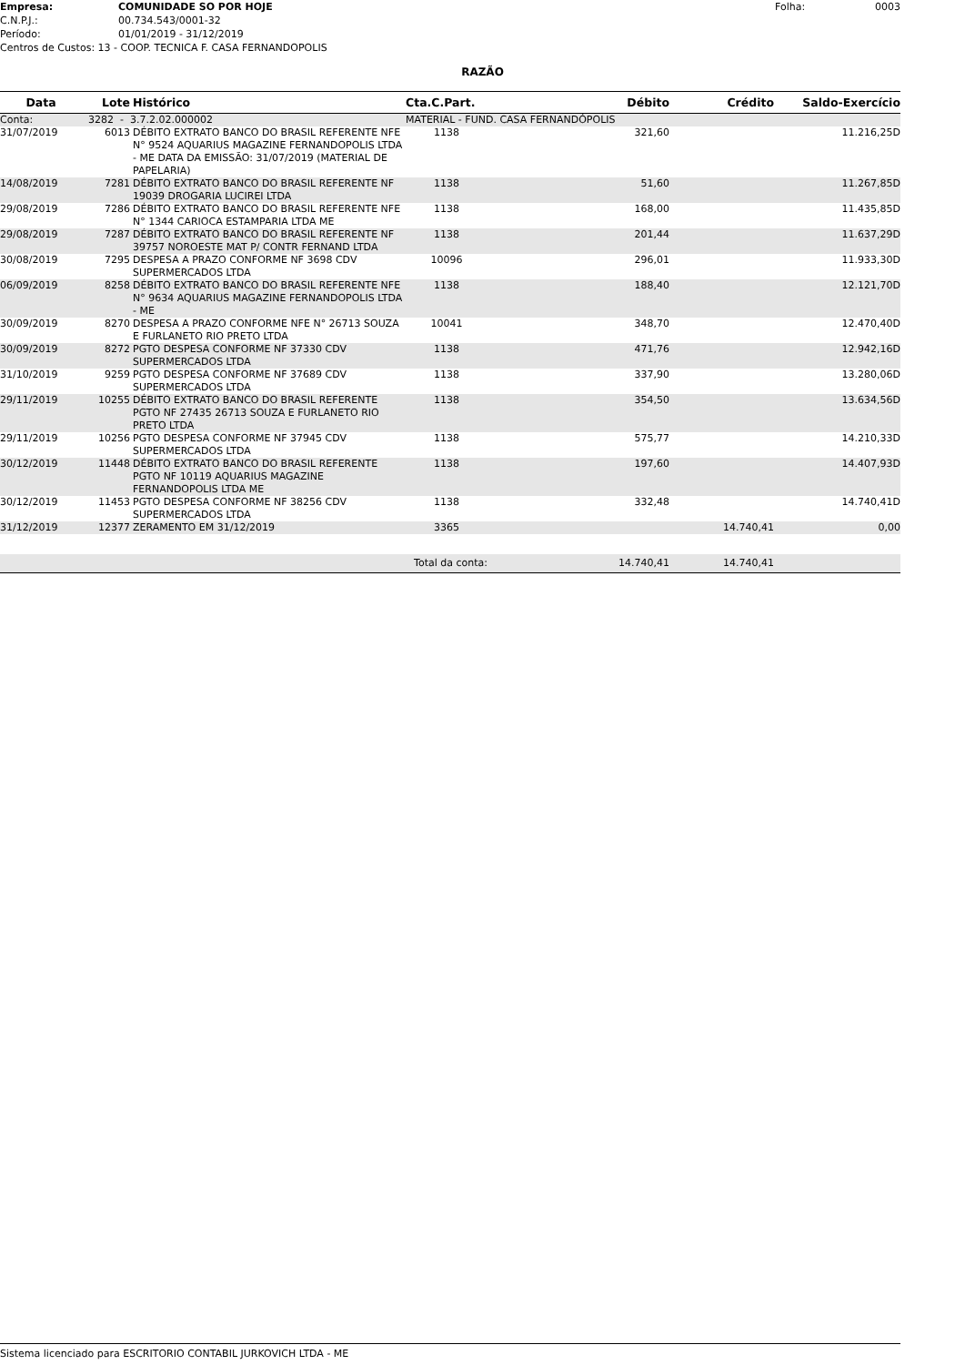Empresa: COMUNIDADE SO POR HOJE Folha: 0003
C.N.P.J.: 00.734.543/0001-32
Período: 01/01/2019 - 31/12/2019
Centros de Custos: 13 - COOP. TECNICA F. CASA FERNANDOPOLIS
RAZÃO
| Data | Lote | Histórico | Cta.C.Part. | Débito | Crédito | Saldo-Exercício |
| --- | --- | --- | --- | --- | --- | --- |
| Conta: | 3282 - 3.7.2.02.000002 | | MATERIAL - FUND. CASA FERNANDÓPOLIS | | | |
| 31/07/2019 | 6013 | DÉBITO EXTRATO BANCO DO BRASIL REFERENTE NFE N° 9524 AQUARIUS MAGAZINE FERNANDOPOLIS LTDA - ME DATA DA EMISSÃO: 31/07/2019 (MATERIAL DE PAPELARIA) | 1138 | 321,60 | | 11.216,25D |
| 14/08/2019 | 7281 | DÉBITO EXTRATO BANCO DO BRASIL REFERENTE NF 19039 DROGARIA LUCIREI LTDA | 1138 | 51,60 | | 11.267,85D |
| 29/08/2019 | 7286 | DÉBITO EXTRATO BANCO DO BRASIL REFERENTE NFE N° 1344 CARIOCA ESTAMPARIA LTDA ME | 1138 | 168,00 | | 11.435,85D |
| 29/08/2019 | 7287 | DÉBITO EXTRATO BANCO DO BRASIL REFERENTE NF 39757 NOROESTE MAT P/ CONTR FERNAND LTDA | 1138 | 201,44 | | 11.637,29D |
| 30/08/2019 | 7295 | DESPESA A PRAZO CONFORME NF 3698 CDV SUPERMERCADOS LTDA | 10096 | 296,01 | | 11.933,30D |
| 06/09/2019 | 8258 | DÉBITO EXTRATO BANCO DO BRASIL REFERENTE NFE N° 9634 AQUARIUS MAGAZINE FERNANDOPOLIS LTDA - ME | 1138 | 188,40 | | 12.121,70D |
| 30/09/2019 | 8270 | DESPESA A PRAZO CONFORME NFE N° 26713 SOUZA E FURLANETO RIO PRETO LTDA | 10041 | 348,70 | | 12.470,40D |
| 30/09/2019 | 8272 | PGTO DESPESA CONFORME NF 37330 CDV SUPERMERCADOS LTDA | 1138 | 471,76 | | 12.942,16D |
| 31/10/2019 | 9259 | PGTO DESPESA CONFORME NF 37689 CDV SUPERMERCADOS LTDA | 1138 | 337,90 | | 13.280,06D |
| 29/11/2019 | 10255 | DÉBITO EXTRATO BANCO DO BRASIL REFERENTE PGTO NF 27435 26713 SOUZA E FURLANETO RIO PRETO LTDA | 1138 | 354,50 | | 13.634,56D |
| 29/11/2019 | 10256 | PGTO DESPESA CONFORME NF 37945 CDV SUPERMERCADOS LTDA | 1138 | 575,77 | | 14.210,33D |
| 30/12/2019 | 11448 | DÉBITO EXTRATO BANCO DO BRASIL REFERENTE PGTO NF 10119 AQUARIUS MAGAZINE FERNANDOPOLIS LTDA ME | 1138 | 197,60 | | 14.407,93D |
| 30/12/2019 | 11453 | PGTO DESPESA CONFORME NF 38256 CDV SUPERMERCADOS LTDA | 1138 | 332,48 | | 14.740,41D |
| 31/12/2019 | 12377 | ZERAMENTO EM 31/12/2019 | 3365 | | 14.740,41 | 0,00 |
| Total da conta: | | | | 14.740,41 | 14.740,41 | |
Sistema licenciado para ESCRITORIO CONTABIL JURKOVICH LTDA - ME